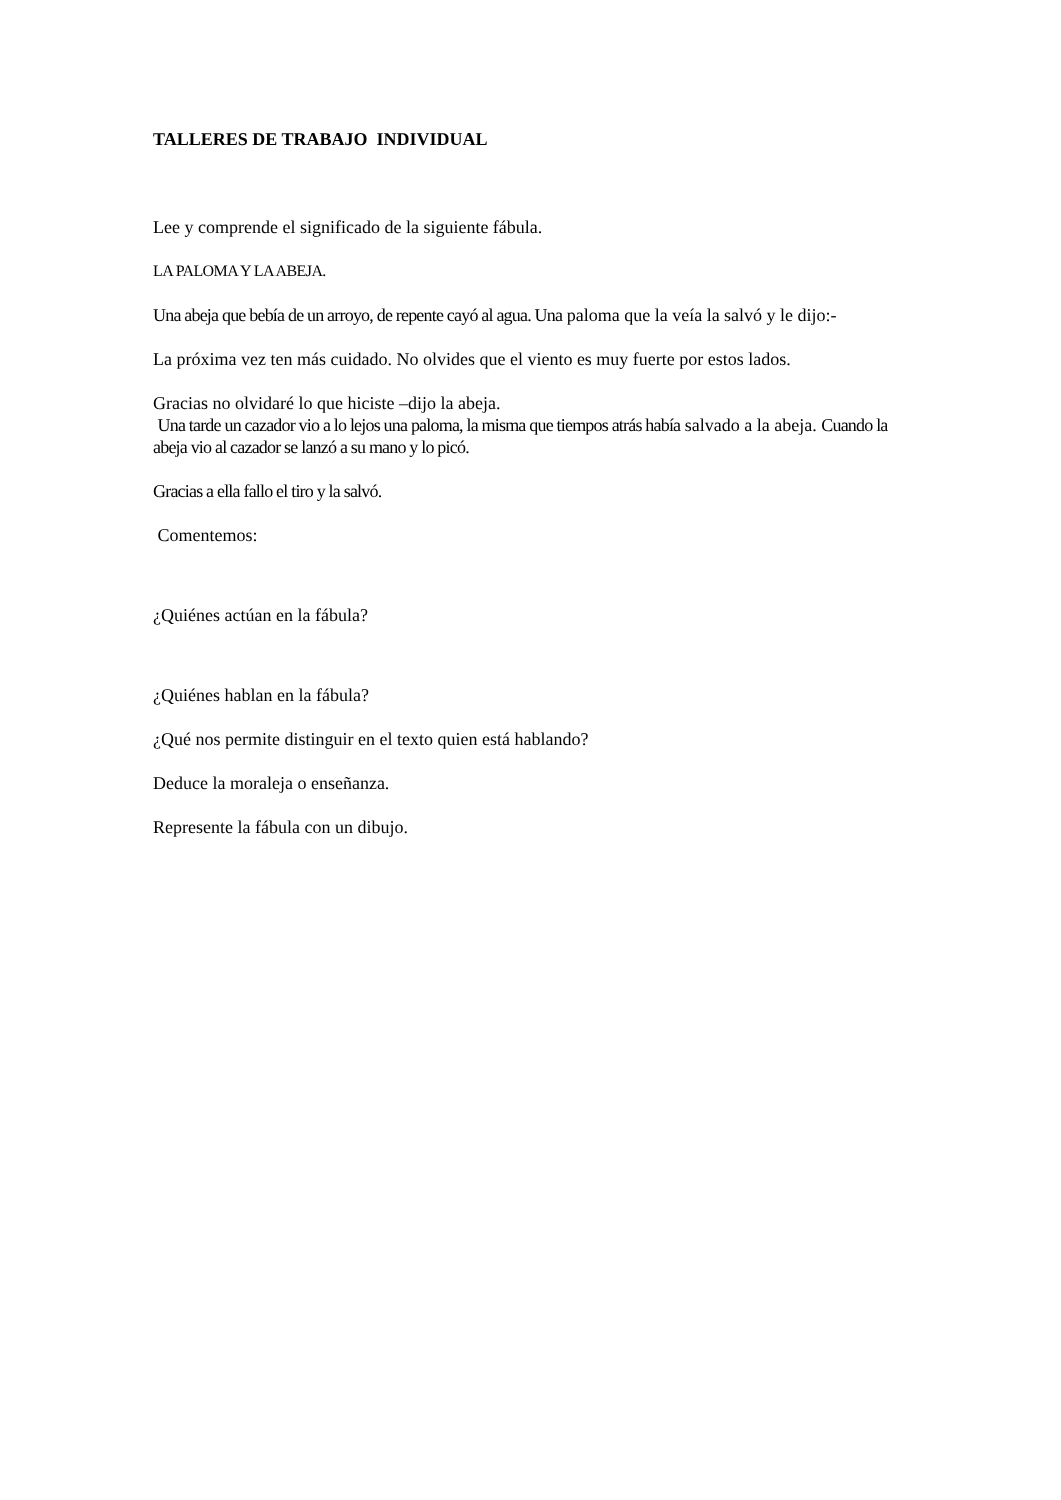TALLERES DE TRABAJO INDIVIDUAL
Lee y comprende el significado de la siguiente fábula.
LA PALOMA Y LA ABEJA.
Una abeja que bebía de un arroyo, de repente cayó al agua. Una paloma que la veía la salvó y le dijo:-
La próxima vez ten más cuidado. No olvides que el viento es muy fuerte por estos lados.
Gracias no olvidaré lo que hiciste –dijo la abeja.
Una tarde un cazador vio a lo lejos una paloma, la misma que tiempos atrás había salvado a la abeja. Cuando la abeja vio al cazador se lanzó a su mano y lo picó.
Gracias a ella fallo el tiro y la salvó.
Comentemos:
¿Quiénes actúan en la fábula?
¿Quiénes hablan en la fábula?
¿Qué nos permite distinguir en el texto quien está hablando?
Deduce la moraleja o enseñanza.
Represente la fábula con un dibujo.